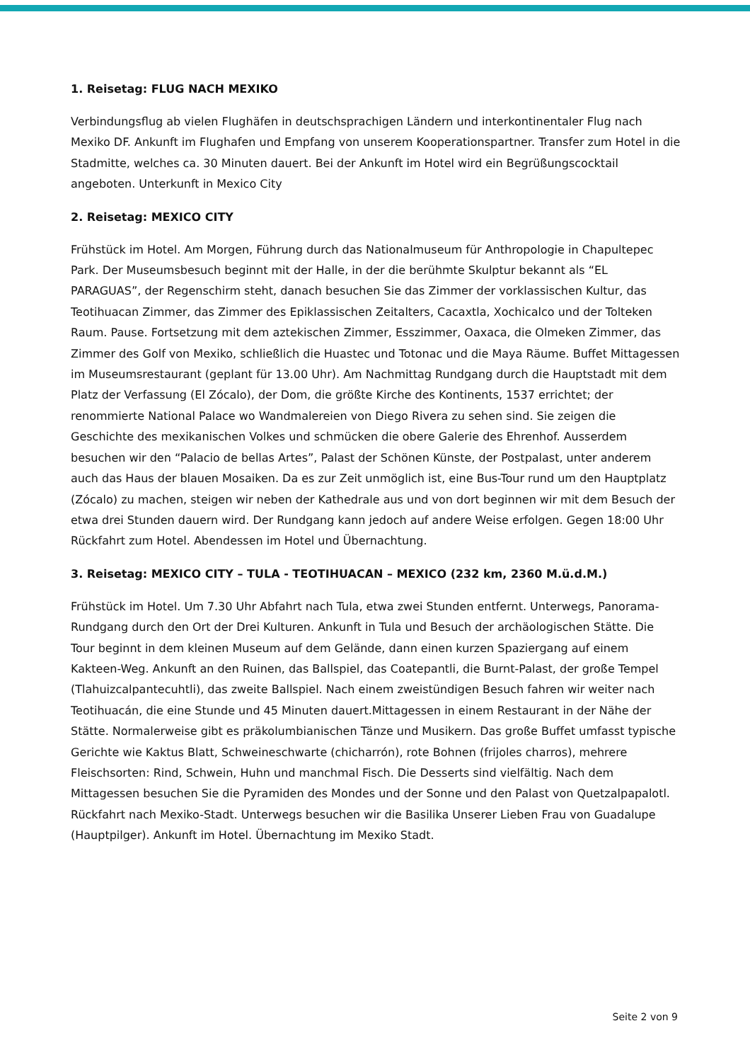1. Reisetag: FLUG NACH MEXIKO
Verbindungsflug ab vielen Flughäfen in deutschsprachigen Ländern und interkontinentaler Flug nach Mexiko DF. Ankunft im Flughafen und Empfang von unserem Kooperationspartner. Transfer zum Hotel in die Stadmitte, welches ca. 30 Minuten dauert. Bei der Ankunft im Hotel wird ein Begrüßungscocktail angeboten. Unterkunft in Mexico City
2. Reisetag: MEXICO CITY
Frühstück im Hotel. Am Morgen, Führung durch das Nationalmuseum für Anthropologie in Chapultepec Park. Der Museumsbesuch beginnt mit der Halle, in der die berühmte Skulptur bekannt als “EL PARAGUAS”, der Regenschirm steht, danach besuchen Sie das Zimmer der vorklassischen Kultur, das Teotihuacan Zimmer, das Zimmer des Epiklassischen Zeitalters, Cacaxtla, Xochicalco und der Tolteken Raum. Pause. Fortsetzung mit dem aztekischen Zimmer, Esszimmer, Oaxaca, die Olmeken Zimmer, das Zimmer des Golf von Mexiko, schließlich die Huastec und Totonac und die Maya Räume. Buffet Mittagessen im Museumsrestaurant (geplant für 13.00 Uhr). Am Nachmittag Rundgang durch die Hauptstadt mit dem Platz der Verfassung (El Zócalo), der Dom, die größte Kirche des Kontinents, 1537 errichtet; der renommierte National Palace wo Wandmalereien von Diego Rivera zu sehen sind. Sie zeigen die Geschichte des mexikanischen Volkes und schmücken die obere Galerie des Ehrenhof. Ausserdem besuchen wir den “Palacio de bellas Artes”, Palast der Schönen Künste, der Postpalast, unter anderem auch das Haus der blauen Mosaiken. Da es zur Zeit unmöglich ist, eine Bus-Tour rund um den Hauptplatz (Zócalo) zu machen, steigen wir neben der Kathedrale aus und von dort beginnen wir mit dem Besuch der etwa drei Stunden dauern wird. Der Rundgang kann jedoch auf andere Weise erfolgen. Gegen 18:00 Uhr Rückfahrt zum Hotel. Abendessen im Hotel und Übernachtung.
3. Reisetag: MEXICO CITY – TULA - TEOTIHUACAN – MEXICO (232 km, 2360 M.ü.d.M.)
Frühstück im Hotel. Um 7.30 Uhr Abfahrt nach Tula, etwa zwei Stunden entfernt. Unterwegs, Panorama-Rundgang durch den Ort der Drei Kulturen. Ankunft in Tula und Besuch der archäologischen Stätte. Die Tour beginnt in dem kleinen Museum auf dem Gelände, dann einen kurzen Spaziergang auf einem Kakteen-Weg. Ankunft an den Ruinen, das Ballspiel, das Coatepantli, die Burnt-Palast, der große Tempel (Tlahuizcalpantecuhtli), das zweite Ballspiel. Nach einem zweistündigen Besuch fahren wir weiter nach Teotihuacán, die eine Stunde und 45 Minuten dauert.Mittagessen in einem Restaurant in der Nähe der Stätte. Normalerweise gibt es präkolumbianischen Tänze und Musikern. Das große Buffet umfasst typische Gerichte wie Kaktus Blatt, Schweineschwarte (chicharrón), rote Bohnen (frijoles charros), mehrere Fleischsorten: Rind, Schwein, Huhn und manchmal Fisch. Die Desserts sind vielfältig. Nach dem Mittagessen besuchen Sie die Pyramiden des Mondes und der Sonne und den Palast von Quetzalpapalotl. Rückfahrt nach Mexiko-Stadt. Unterwegs besuchen wir die Basilika Unserer Lieben Frau von Guadalupe (Hauptpilger). Ankunft im Hotel. Übernachtung im Mexiko Stadt.
Seite 2 von 9